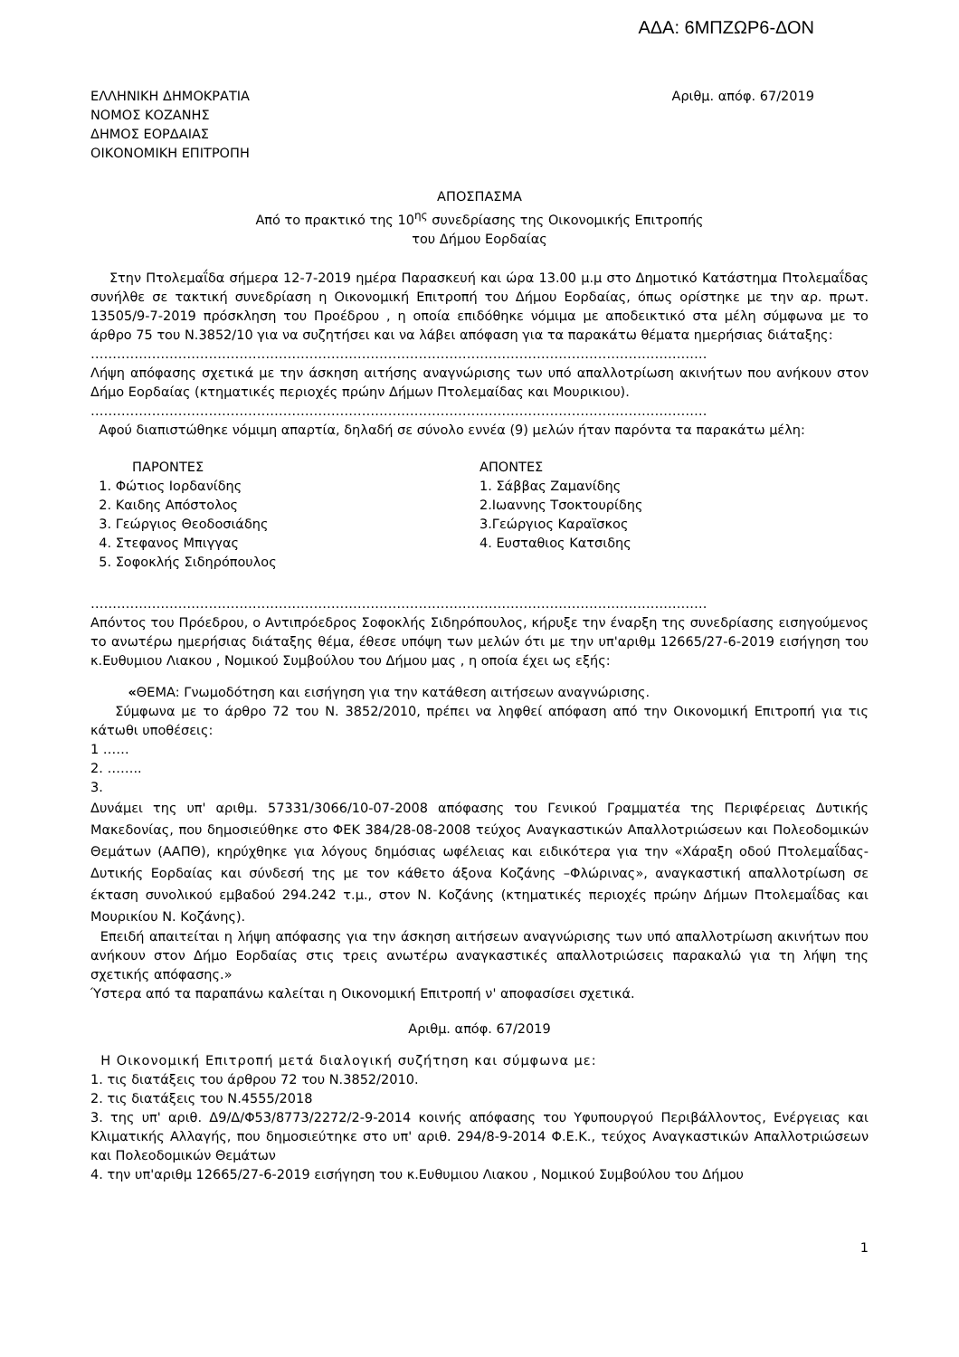ΑΔΑ: 6ΜΠΖΩΡ6-ΔΟΝ
ΕΛΛΗΝΙΚΗ ΔΗΜΟΚΡΑΤΙΑ
ΝΟΜΟΣ ΚΟΖΑΝΗΣ
ΔΗΜΟΣ ΕΟΡΔΑΙΑΣ
ΟΙΚΟΝΟΜΙΚΗ ΕΠΙΤΡΟΠΗ
Αριθμ. απόφ. 67/2019
ΑΠΟΣΠΑΣΜΑ
Από το πρακτικό της 10<sup>ης</sup> συνεδρίασης της Οικονομικής Επιτροπής
του Δήμου Εορδαίας
Στην Πτολεμαΐδα σήμερα 12-7-2019 ημέρα Παρασκευή και ώρα 13.00 μ.μ στο Δημοτικό Κατάστημα Πτολεμαΐδας συνήλθε σε τακτική συνεδρίαση η Οικονομική Επιτροπή του Δήμου Εορδαίας, όπως ορίστηκε με την αρ. πρωτ. 13505/9-7-2019 πρόσκληση του Προέδρου , η οποία επιδόθηκε νόμιμα με αποδεικτικό στα μέλη σύμφωνα με το άρθρο 75 του Ν.3852/10 για να συζητήσει και να λάβει απόφαση για τα παρακάτω θέματα ημερήσιας διάταξης:
……………………………………………………………………………………………………………………………
Λήψη απόφασης σχετικά με την άσκηση αιτήσης αναγνώρισης των υπό απαλλοτρίωση ακινήτων που ανήκουν στον Δήμο Εορδαίας (κτηματικές περιοχές πρώην Δήμων Πτολεμαίδας και Μουρικιου).
……………………………………………………………………………………………………………………………
Αφού διαπιστώθηκε νόμιμη απαρτία, δηλαδή σε σύνολο εννέα (9) μελών ήταν παρόντα τα παρακάτω μέλη:
ΠΑΡΟΝΤΕΣ
1. Φώτιος Ιορδανίδης
2. Καιδης Απόστολος
3. Γεώργιος Θεοδοσιάδης
4. Στεφανος Μπιγγας
5. Σοφοκλής Σιδηρόπουλος
ΑΠΟΝΤΕΣ
1. Σάββας Ζαμανίδης
2.Ιωαννης Τσοκτουρίδης
3.Γεώργιος Καραϊσκος
4. Ευσταθιος Κατσιδης
……………………………………………………………………………………………………………………………
Απόντος του Πρόεδρου, ο Αντιπρόεδρος Σοφοκλής Σιδηρόπουλος, κήρυξε την έναρξη της συνεδρίασης εισηγούμενος το ανωτέρω ημερήσιας διάταξης θέμα, έθεσε υπόψη των μελών ότι με την υπ'αριθμ 12665/27-6-2019 εισήγηση του κ.Ευθυμιου Λιακου , Νομικού Συμβούλου του Δήμου μας , η οποία έχει ως εξής:
«ΘΕΜΑ: Γνωμοδότηση και εισήγηση για την κατάθεση αιτήσεων αναγνώρισης.
Σύμφωνα με το άρθρο 72 του Ν. 3852/2010, πρέπει να ληφθεί απόφαση από την Οικονομική Επιτροπή για τις κάτωθι υποθέσεις:
1 ……
2. ……..
3.
Δυνάμει της υπ' αριθμ. 57331/3066/10-07-2008 απόφασης του Γενικού Γραμματέα της Περιφέρειας Δυτικής Μακεδονίας, που δημοσιεύθηκε στο ΦΕΚ 384/28-08-2008 τεύχος Αναγκαστικών Απαλλοτριώσεων και Πολεοδομικών Θεμάτων (ΑΑΠΘ), κηρύχθηκε για λόγους δημόσιας ωφέλειας και ειδικότερα για την «Χάραξη οδού Πτολεμαΐδας-Δυτικής Εορδαίας και σύνδεσή της με τον κάθετο άξονα Κοζάνης –Φλώρινας», αναγκαστική απαλλοτρίωση σε έκταση συνολικού εμβαδού 294.242 τ.μ., στον Ν. Κοζάνης (κτηματικές περιοχές πρώην Δήμων Πτολεμαΐδας και Μουρικίου Ν. Κοζάνης).
Επειδή απαιτείται η λήψη απόφασης για την άσκηση αιτήσεων αναγνώρισης των υπό απαλλοτρίωση ακινήτων που ανήκουν στον Δήμο Εορδαίας στις τρεις ανωτέρω αναγκαστικές απαλλοτριώσεις παρακαλώ για τη λήψη της σχετικής απόφασης.»
Ύστερα από τα παραπάνω καλείται η Οικονομική Επιτροπή ν' αποφασίσει σχετικά.
Αριθμ. απόφ. 67/2019
Η Οικονομική Επιτροπή μετά διαλογική συζήτηση και σύμφωνα με:
1. τις διατάξεις του άρθρου 72 του Ν.3852/2010.
2. τις διατάξεις του Ν.4555/2018
3. της υπ' αριθ. Δ9/Δ/Φ53/8773/2272/2-9-2014 κοινής απόφασης του Υφυπουργού Περιβάλλοντος, Ενέργειας και Κλιματικής Αλλαγής, που δημοσιεύτηκε στο υπ' αριθ. 294/8-9-2014 Φ.Ε.Κ., τεύχος Αναγκαστικών Απαλλοτριώσεων και Πολεοδομικών Θεμάτων
4. την υπ'αριθμ 12665/27-6-2019 εισήγηση του κ.Ευθυμιου Λιακου , Νομικού Συμβούλου του Δήμου
1